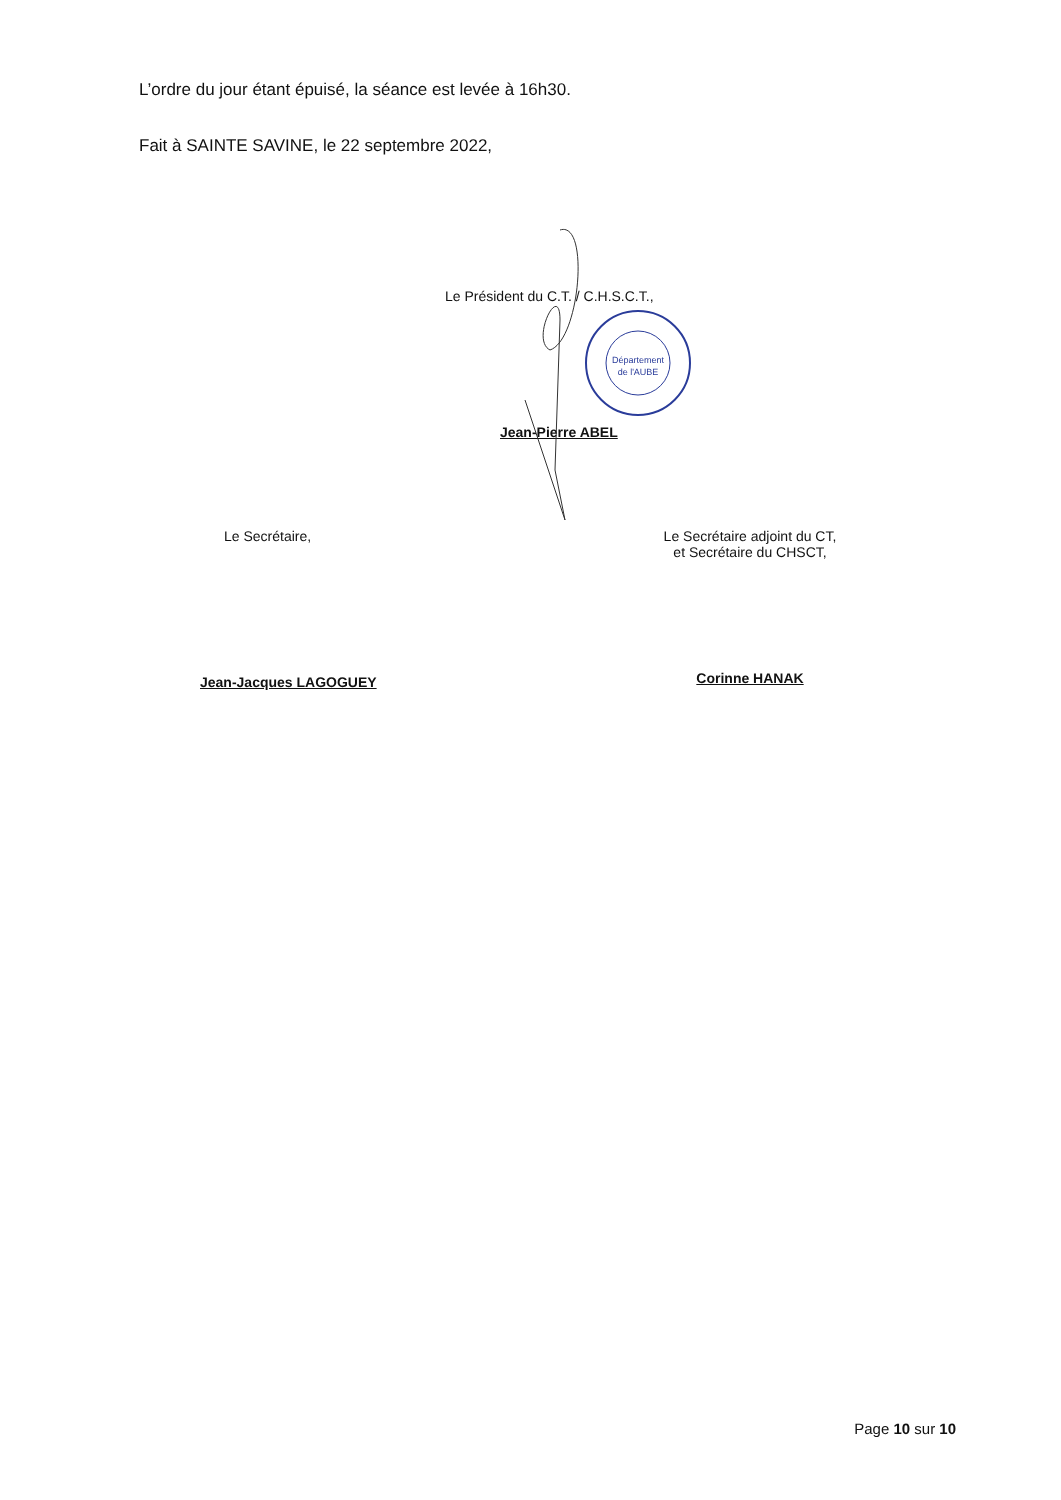L’ordre du jour étant épuisé, la séance est levée à 16h30.
Fait à SAINTE SAVINE, le 22 septembre 2022,
Le Président du C.T. / C.H.S.C.T.,
Jean-Pierre ABEL
Département
de l'AUBE
Le Secrétaire,
Jean-Jacques LAGOGUEY
Le Secrétaire adjoint du CT,
et Secrétaire du CHSCT,
Corinne HANAK
Page 10 sur 10